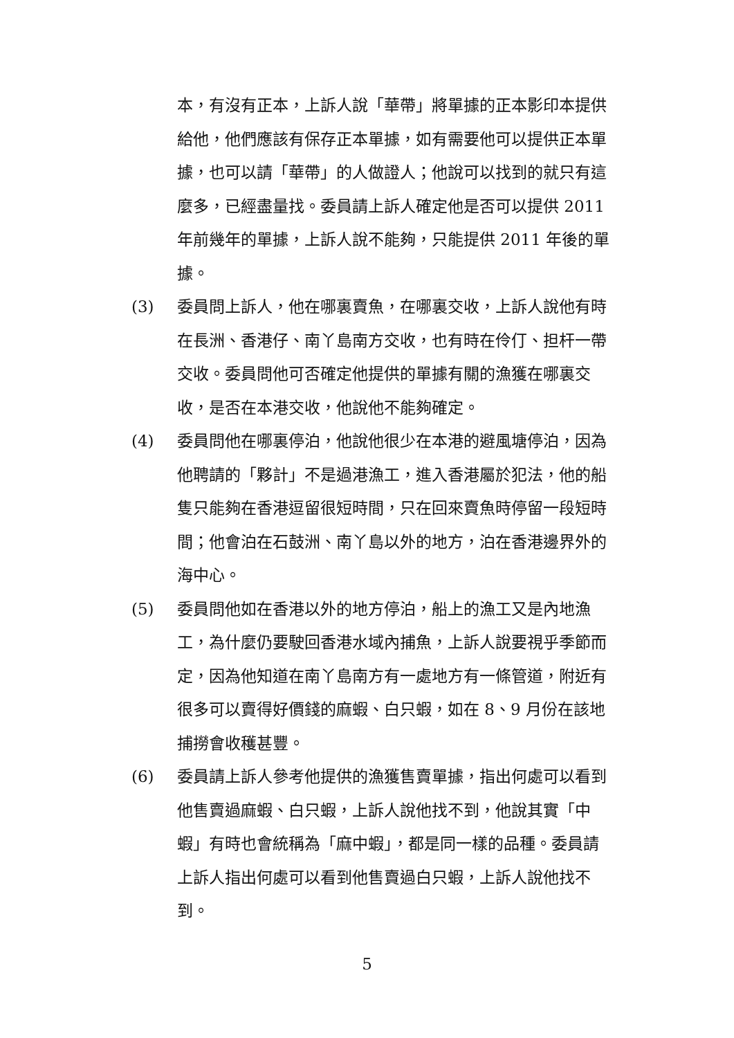本，有沒有正本，上訴人說「華帶」將單據的正本影印本提供給他，他們應該有保存正本單據，如有需要他可以提供正本單據，也可以請「華帶」的人做證人；他說可以找到的就只有這麼多，已經盡量找。委員請上訴人確定他是否可以提供 2011 年前幾年的單據，上訴人說不能夠，只能提供 2011 年後的單據。
(3) 委員問上訴人，他在哪裏賣魚，在哪裏交收，上訴人說他有時在長洲、香港仔、南丫島南方交收，也有時在伶仃、担杆一帶交收。委員問他可否確定他提供的單據有關的漁獲在哪裏交收，是否在本港交收，他說他不能夠確定。
(4) 委員問他在哪裏停泊，他說他很少在本港的避風塘停泊，因為他聘請的「夥計」不是過港漁工，進入香港屬於犯法，他的船隻只能夠在香港逗留很短時間，只在回來賣魚時停留一段短時間；他會泊在石鼓洲、南丫島以外的地方，泊在香港邊界外的海中心。
(5) 委員問他如在香港以外的地方停泊，船上的漁工又是內地漁工，為什麼仍要駛回香港水域內捕魚，上訴人說要視乎季節而定，因為他知道在南丫島南方有一處地方有一條管道，附近有很多可以賣得好價錢的麻蝦、白只蝦，如在 8、9 月份在該地捕撈會收穫甚豐。
(6) 委員請上訴人參考他提供的漁獲售賣單據，指出何處可以看到他售賣過麻蝦、白只蝦，上訴人說他找不到，他說其實「中蝦」有時也會統稱為「麻中蝦」，都是同一樣的品種。委員請上訴人指出何處可以看到他售賣過白只蝦，上訴人說他找不到。
5